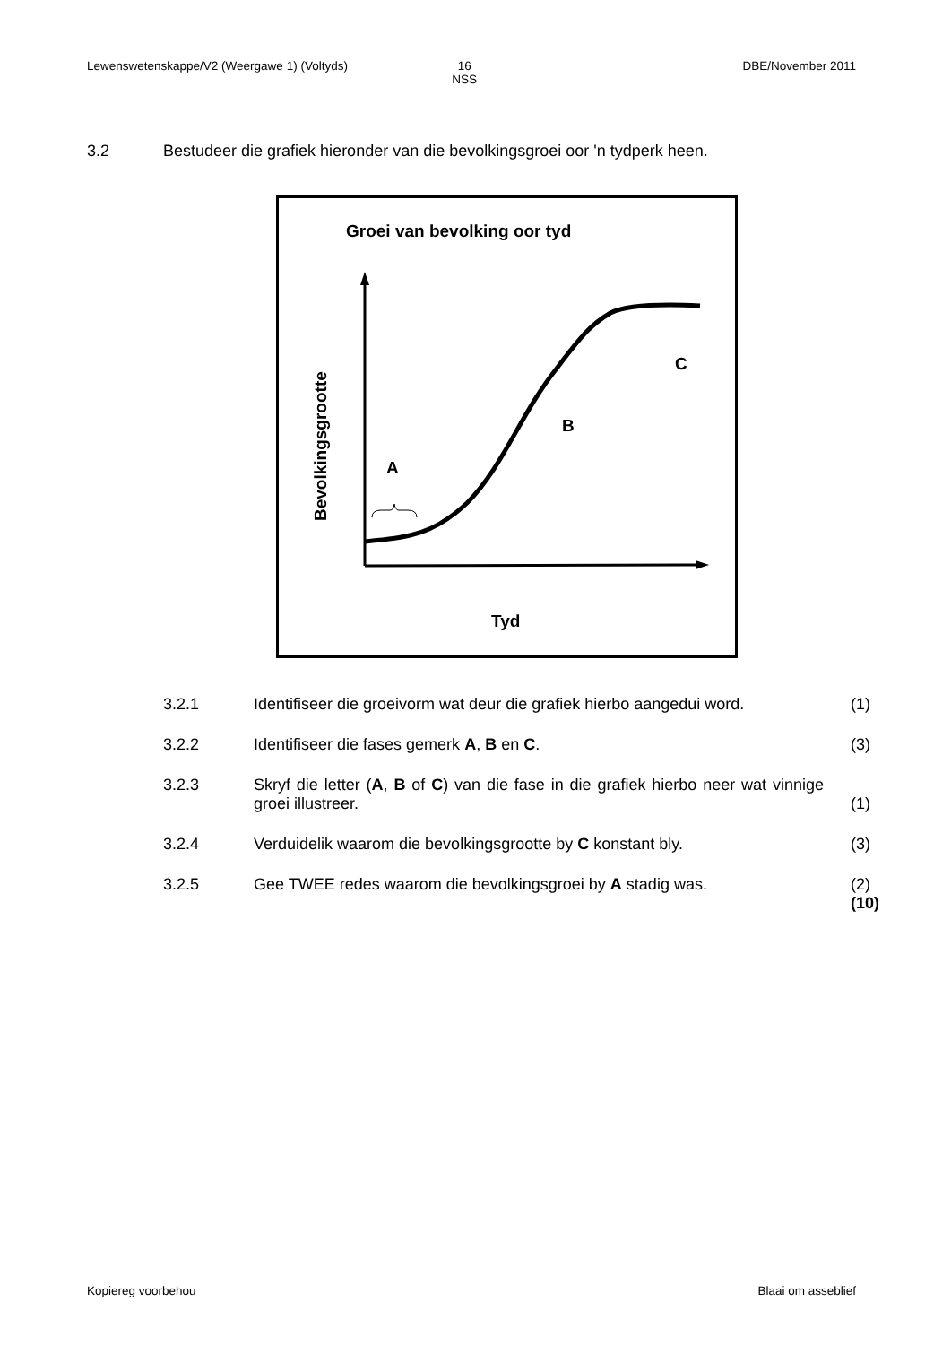Lewenswetenskappe/V2 (Weergawe 1) (Voltyds) 16
NSS DBE/November 2011
3.2 Bestudeer die grafiek hieronder van die bevolkingsgroei oor 'n tydperk heen.
Groei van bevolking oor tyd
A
B
C
Bevolkingsgrootte
Tyd
3.2.1 Identifiseer die groeivorm wat deur die grafiek hierbo aangedui word. (1)
3.2.2 Identifiseer die fases gemerk A, B en C. (3)
3.2.3 Skryf die letter (A, B of C) van die fase in die grafiek hierbo neer wat vinnige groei illustreer. (1)
3.2.4 Verduidelik waarom die bevolkingsgrootte by C konstant bly. (3)
3.2.5 Gee TWEE redes waarom die bevolkingsgroei by A stadig was. (2)
(10)
Kopiereg voorbehou Blaai om asseblief